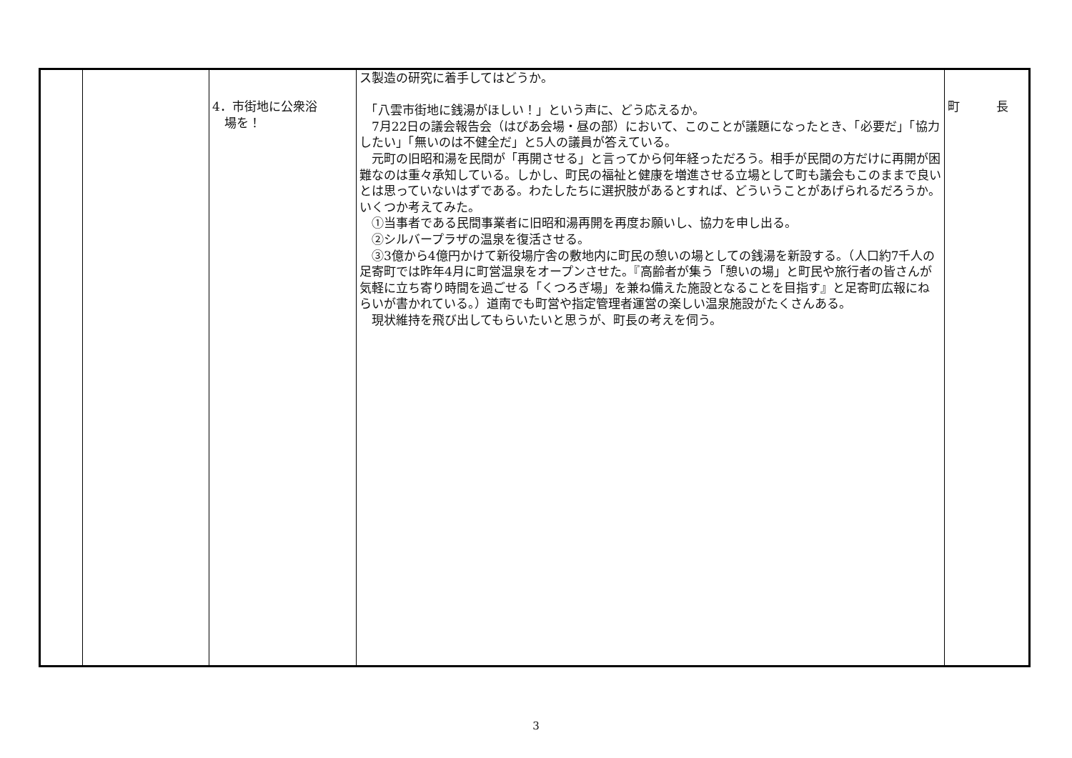| | | 4．市街地に公衆浴 場を！ | ス製造の研究に着手してはどうか。 「八雲市街地に銭湯がほしい！」という声に、どう応えるか。 7月22日の議会報告会（はぴあ会場・昼の部）において、このことが議題になったとき、「必要だ」「協力したい」「無いのは不健全だ」と5人の議員が答えている。 元町の旧昭和湯を民間が「再開させる」と言ってから何年経っただろう。相手が民間の方だけに再開が困難なのは重々承知している。しかし、町民の福祉と健康を増進させる立場として町も議会もこのままで良いとは思っていないはずである。わたしたちに選択肢があるとすれば、どういうことがあげられるだろうか。いくつか考えてみた。 ①当事者である民間事業者に旧昭和湯再開を再度お願いし、協力を申し出る。 ②シルバープラザの温泉を復活させる。 ③3億から4億円かけて新役場庁舎の敷地内に町民の憩いの場としての銭湯を新設する。（人口約7千人の足寄町では昨年4月に町営温泉をオープンさせた。『高齢者が集う「憩いの場」と町民や旅行者の皆さんが気軽に立ち寄り時間を過ごせる「くつろぎ場」を兼ね備えた施設となることを目指す』と足寄町広報にねらいが書かれている。）道南でも町営や指定管理者運営の楽しい温泉施設がたくさんある。 現状維持を飛び出してもらいたいと思うが、町長の考えを伺う。 | 町 長 |
3